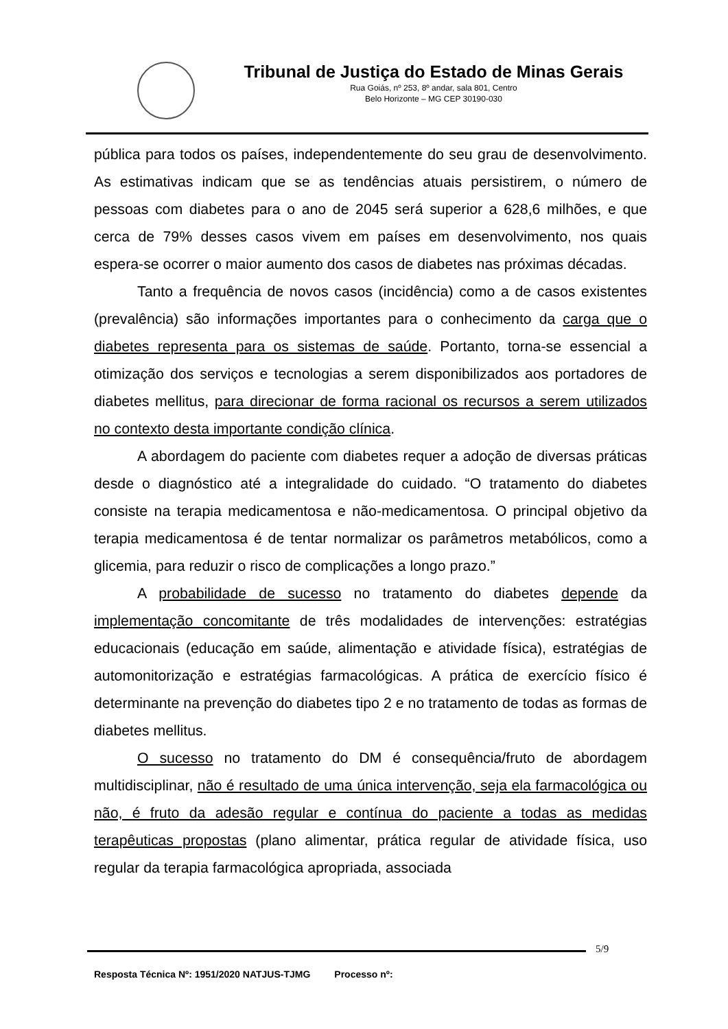Tribunal de Justiça do Estado de Minas Gerais
Rua Goiás, nº 253, 8º andar, sala 801, Centro
Belo Horizonte – MG CEP 30190-030
pública para todos os países, independentemente do seu grau de desenvolvimento. As estimativas indicam que se as tendências atuais persistirem, o número de pessoas com diabetes para o ano de 2045 será superior a 628,6 milhões, e que cerca de 79% desses casos vivem em países em desenvolvimento, nos quais espera-se ocorrer o maior aumento dos casos de diabetes nas próximas décadas.
Tanto a frequência de novos casos (incidência) como a de casos existentes (prevalência) são informações importantes para o conhecimento da carga que o diabetes representa para os sistemas de saúde. Portanto, torna-se essencial a otimização dos serviços e tecnologias a serem disponibilizados aos portadores de diabetes mellitus, para direcionar de forma racional os recursos a serem utilizados no contexto desta importante condição clínica.
A abordagem do paciente com diabetes requer a adoção de diversas práticas desde o diagnóstico até a integralidade do cuidado. “O tratamento do diabetes consiste na terapia medicamentosa e não-medicamentosa. O principal objetivo da terapia medicamentosa é de tentar normalizar os parâmetros metabólicos, como a glicemia, para reduzir o risco de complicações a longo prazo.”
A probabilidade de sucesso no tratamento do diabetes depende da implementação concomitante de três modalidades de intervenções: estratégias educacionais (educação em saúde, alimentação e atividade física), estratégias de automonitorização e estratégias farmacológicas. A prática de exercício físico é determinante na prevenção do diabetes tipo 2 e no tratamento de todas as formas de diabetes mellitus.
O sucesso no tratamento do DM é consequência/fruto de abordagem multidisciplinar, não é resultado de uma única intervenção, seja ela farmacológica ou não, é fruto da adesão regular e contínua do paciente a todas as medidas terapêuticas propostas (plano alimentar, prática regular de atividade física, uso regular da terapia farmacológica apropriada, associada
5/9
Resposta Técnica Nº: 1951/2020 NATJUS-TJMG Processo nº: